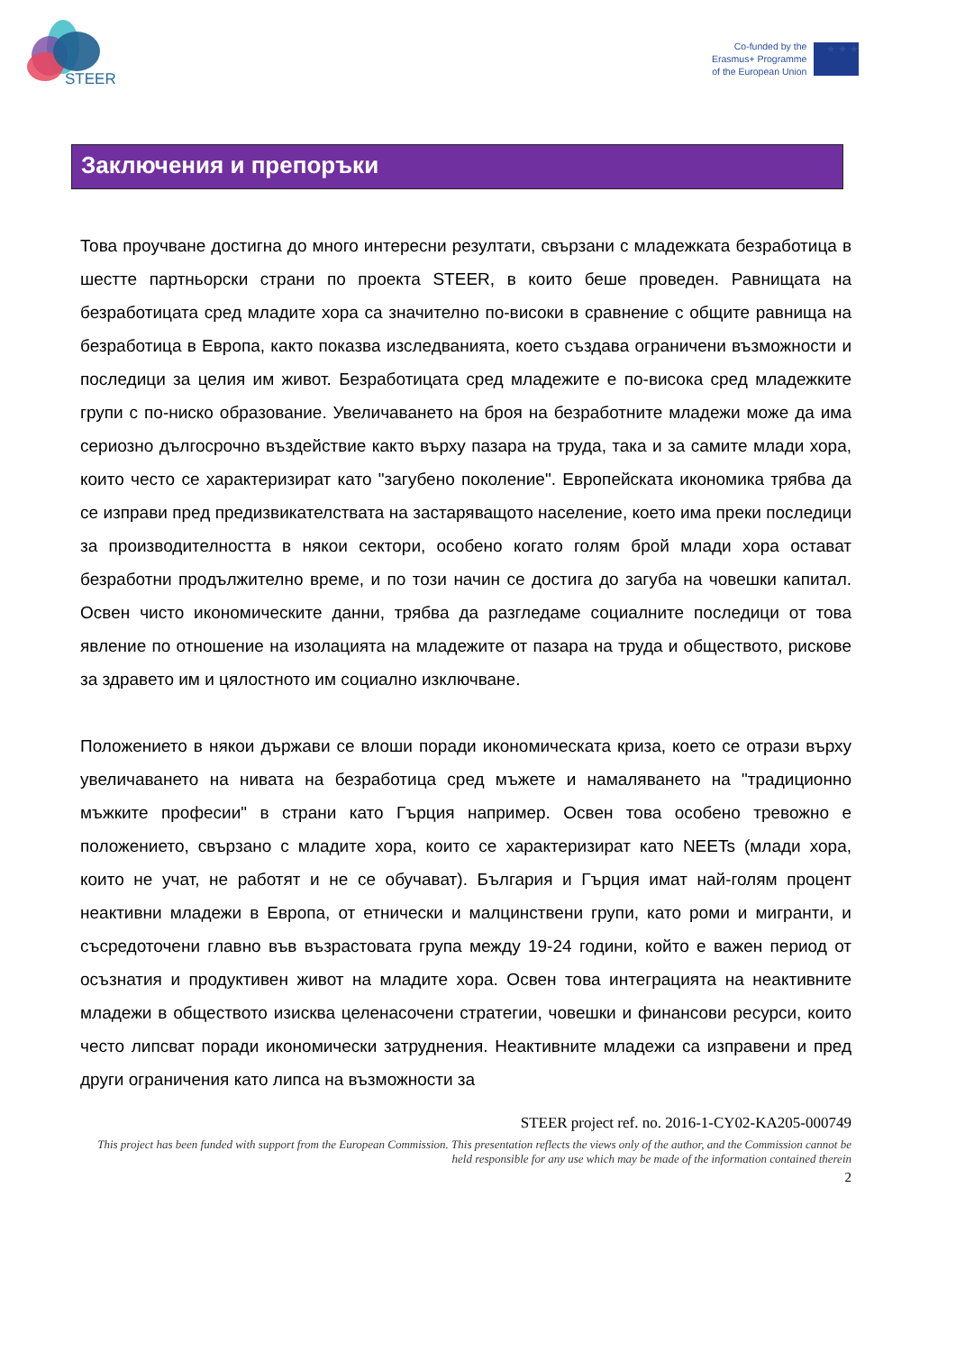STEER
Co-funded by the
Erasmus+ Programme
of the European Union
★ ★ ★
Заключения и препоръки
Това проучване достигна до много интересни резултати, свързани с младежката безработица в шестте партньорски страни по проекта STEER, в които беше проведен. Равнищата на безработицата сред младите хора са значително по-високи в сравнение с общите равнища на безработица в Европа, както показва изследванията, което създава ограничени възможности и последици за целия им живот. Безработицата сред младежите е по-висока сред младежките групи с по-ниско образование. Увеличаването на броя на безработните младежи може да има сериозно дългосрочно въздействие както върху пазара на труда, така и за самите млади хора, които често се характеризират като "загубено поколение". Европейската икономика трябва да се изправи пред предизвикателствата на застаряващото население, което има преки последици за производителността в някои сектори, особено когато голям брой млади хора остават безработни продължително време, и по този начин се достига до загуба на човешки капитал. Освен чисто икономическите данни, трябва да разгледаме социалните последици от това явление по отношение на изолацията на младежите от пазара на труда и обществото, рискове за здравето им и цялостното им социално изключване.
Положението в някои държави се влоши поради икономическата криза, което се отрази върху увеличаването на нивата на безработица сред мъжете и намаляването на "традиционно мъжките професии" в страни като Гърция например. Освен това особено тревожно е положението, свързано с младите хора, които се характеризират като NEETs (млади хора, които не учат, не работят и не се обучават). България и Гърция имат най-голям процент неактивни младежи в Европа, от етнически и малцинствени групи, като роми и мигранти, и съсредоточени главно във възрастовата група между 19-24 години, който е важен период от осъзнатия и продуктивен живот на младите хора. Освен това интеграцията на неактивните младежи в обществото изисква целенасочени стратегии, човешки и финансови ресурси, които често липсват поради икономически затруднения. Неактивните младежи са изправени и пред други ограничения като липса на възможности за
STEER project ref. no. 2016-1-CY02-KA205-000749
This project has been funded with support from the European Commission. This presentation reflects the views only of the author, and the Commission cannot be held responsible for any use which may be made of the information contained therein
2